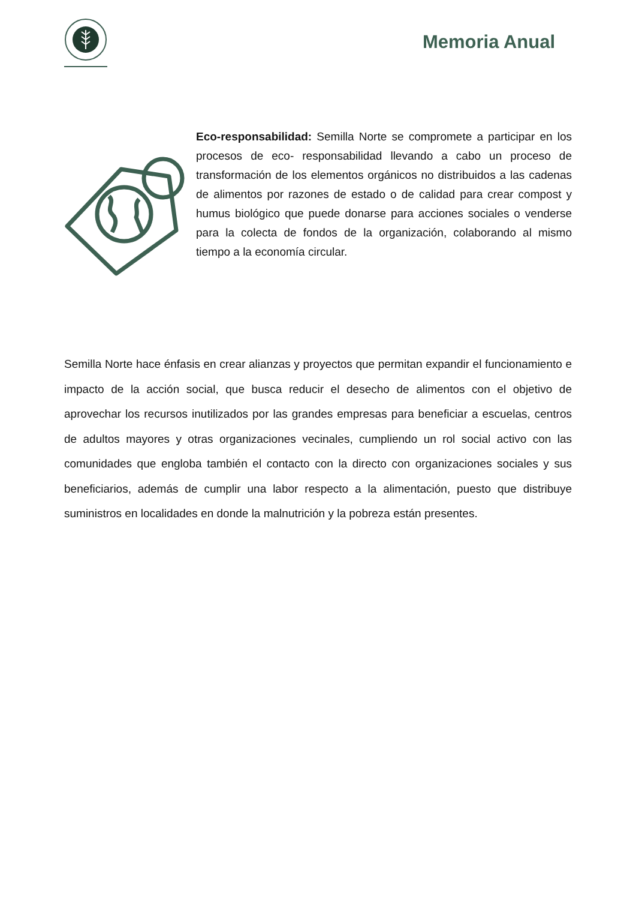Memoria Anual
Eco-responsabilidad: Semilla Norte se compromete a participar en los procesos de eco- responsabilidad llevando a cabo un proceso de transformación de los elementos orgánicos no distribuidos a las cadenas de alimentos por razones de estado o de calidad para crear compost y humus biológico que puede donarse para acciones sociales o venderse para la colecta de fondos de la organización, colaborando al mismo tiempo a la economía circular.
Semilla Norte hace énfasis en crear alianzas y proyectos que permitan expandir el funcionamiento e impacto de la acción social, que busca reducir el desecho de alimentos con el objetivo de aprovechar los recursos inutilizados por las grandes empresas para beneficiar a escuelas, centros de adultos mayores y otras organizaciones vecinales, cumpliendo un rol social activo con las comunidades que engloba también el contacto con la directo con organizaciones sociales y sus beneficiarios, además de cumplir una labor respecto a la alimentación, puesto que distribuye suministros en localidades en donde la malnutrición y la pobreza están presentes.